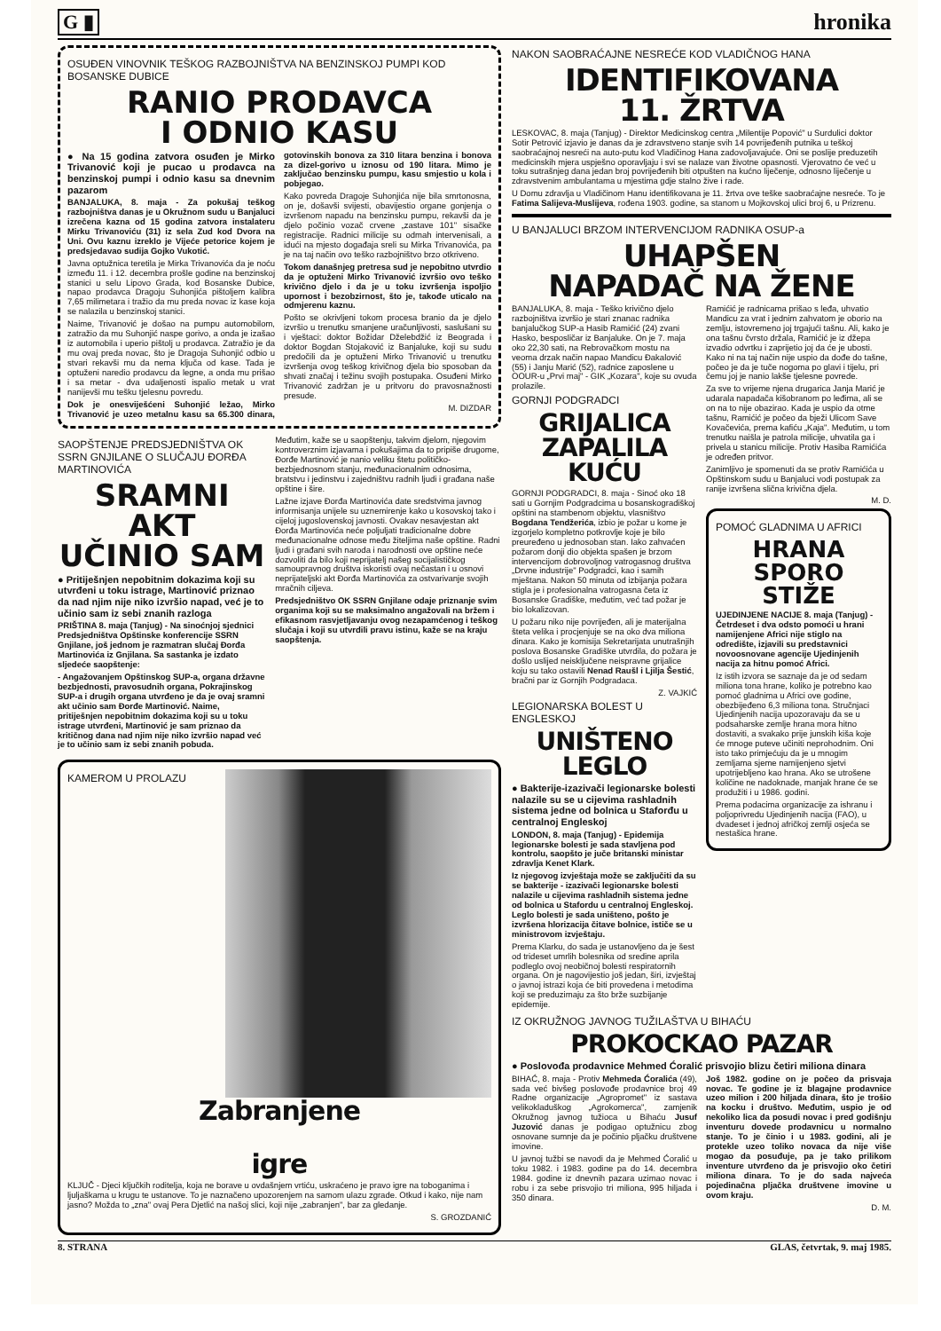G ▮ hronika
OSUĐEN VINOVNIK TEŠKOG RAZBOJNIŠTVA NA BENZINSKOJ PUMPI KOD BOSANSKE DUBICE
RANIO PRODAVCA
I ODNIO KASU
● Na 15 godina zatvora osuđen je Mirko Trivanović koji je pucao u prodavca na benzinskoj pumpi i odnio kasu sa dnevnim pazarom
BANJALUKA, 8. maja - Za pokušaj teškog razbojništva danas je u Okružnom sudu u Banjaluci izrečena kazna od 15 godina zatvora instalateru Mirku Trivanoviću (31) iz sela Zud kod Dvora na Uni. Ovu kaznu izreklo je Vijeće petorice kojem je predsjedavao sudija Gojko Vukotić.
Javna optužnica teretila je Mirka Trivanovića da je noću između 11. i 12. decembra prošle godine na benzinskoj stanici u selu Lipovo Grada, kod Bosanske Dubice, napao prodavca Dragoju Suhonjića pištoljem kalibra 7,65 milimetara i tražio da mu preda novac iz kase koja se nalazila u benzinskoj stanici.
Naime, Trivanović je došao na pumpu automobilom, zatražio da mu Suhonjić naspe gorivo, a onda je izašao iz automobila i uperio pištolj u prodavca. Zatražio je da mu ovaj preda novac, što je Dragoja Suhonjić odbio u stvari rekavši mu da nema ključa od kase. Tada je optuženi naredio prodavcu da legne, a onda mu prišao i sa metar - dva udaljenosti ispalio metak u vrat nanijevši mu tešku tjelesnu povredu.
Dok je onesviješćeni Suhonjić ležao, Mirko Trivanović je uzeo metalnu kasu sa 65.300 dinara, gotovinskih bonova za 310 litara benzina i bonova za dizel-gorivo u iznosu od 190 litara. Mimo je zaključao benzinsku pumpu, kasu smjestio u kola i pobjegao.
Kako povreda Dragoje Suhonjića nije bila smrtonosna, on je, došavši svijesti, obavijestio organe gonjenja o izvršenom napadu na benzinsku pumpu, rekavši da je djelo počinio vozač crvene „zastave 101" sisačke registracije. Radnici milicije su odmah intervenisali, a idući na mjesto događaja sreli su Mirka Trivanovića, pa je na taj način ovo teško razbojništvo brzo otkriveno.
Tokom današnjeg pretresa sud je nepobitno utvrdio da je optuženi Mirko Trivanović izvršio ovo teško krivično djelo i da je u toku izvršenja ispoljio upornost i bezobzirnost, što je, takođe uticalo na odmjerenu kaznu.
Pošto se okrivljeni tokom procesa branio da je djelo izvršio u trenutku smanjene uračunljivosti, saslušani su i vještaci: doktor Božidar Dželebdžić iz Beograda i doktor Bogdan Stojaković iz Banjaluke, koji su sudu predočili da je optuženi Mirko Trivanović u trenutku izvršenja ovog teškog krivičnog djela bio sposoban da shvati značaj i težinu svojih postupaka. Osuđeni Mirko Trivanović zadržan je u pritvoru do pravosnažnosti presude.
M. DIZDAR
SAOPŠTENJE PREDSJEDNIŠTVA OK SSRN GNJILANE O SLUČAJU ĐORĐA MARTINOVIĆA
SRAMNI AKT
UČINIO SAM
● Pritiješnjen nepobitnim dokazima koji su utvrđeni u toku istrage, Martinović priznao da nad njim nije niko izvršio napad, već je to učinio sam iz sebi znanih razloga
PRIŠTINA 8. maja (Tanjug) - Na sinoćnjoj sjednici Predsjedništva Opštinske konferencije SSRN Gnjilane, još jednom je razmatran slučaj Đorđa Martinovića iz Gnjilana. Sa sastanka je izdato sljedeće saopštenje:
- Angažovanjem Opštinskog SUP-a, organa državne bezbjednosti, pravosudnih organa, Pokrajinskog SUP-a i drugih organa utvrđeno je da je ovaj sramni akt učinio sam Đorđe Martinović. Naime, pritiješnjen nepobitnim dokazima koji su u toku istrage utvrđeni, Martinović je sam priznao da kritičnog dana nad njim nije niko izvršio napad već je to učinio sam iz sebi znanih pobuda.
Međutim, kaže se u saopštenju, takvim djelom, njegovim kontroverznim izjavama i pokušajima da to pripiše drugome, Đorđe Martinović je nanio veliku štetu političko-bezbjednosnom stanju, međunacionalnim odnosima, bratstvu i jedinstvu i zajedništvu radnih ljudi i građana naše opštine i šire.
Lažne izjave Đorđa Martinovića date sredstvima javnog informisanja unijele su uznemirenje kako u kosovskoj tako i cijeloj jugoslovenskoj javnosti. Ovakav nesavjestan akt Đorđa Martinovića neće poljuljati tradicionalne dobre međunacionalne odnose među žiteljima naše opštine. Radni ljudi i građani svih naroda i narodnosti ove opštine neće dozvoliti da bilo koji neprijatelj našeg socijalističkog samoupravnog društva iskoristi ovaj nečastan i u osnovi neprijateljski akt Đorđa Martinovića za ostvarivanje svojih mračnih ciljeva.
Predsjedništvo OK SSRN Gnjilane odaje priznanje svim organima koji su se maksimalno angažovali na bržem i efikasnom rasvjetljavanju ovog nezapamćenog i teškog slučaja i koji su utvrdili pravu istinu, kaže se na kraju saopštenja.
KAMEROM U PROLAZU
Zabranjene
igre
KLJUČ - Djeci ključkih roditelja, koja ne borave u ovdašnjem vrtiću, uskraćeno je pravo igre na toboganima i ljuljaškama u krugu te ustanove. To je naznačeno upozorenjem na samom ulazu zgrade. Otkud i kako, nije nam jasno? Možda to „zna" ovaj Pera Djetlić na našoj slici, koji nije „zabranjen", bar za gledanje.
S. GROZDANIĆ
NAKON SAOBRAĆAJNE NESREĆE KOD VLADIČNOG HANA
IDENTIFIKOVANA
11. ŽRTVA
LESKOVAC, 8. maja (Tanjug) - Direktor Medicinskog centra „Milentije Popović" u Surdulici doktor Sotir Petrović izjavio je danas da je zdravstveno stanje svih 14 povrijeđenih putnika u teškoj saobraćajnoj nesreći na auto-putu kod Vladičinog Hana zadovoljavajuće. Oni se poslije preduzetih medicinskih mjera uspješno oporavljaju i svi se nalaze van životne opasnosti. Vjerovatno će već u toku sutrašnjeg dana jedan broj povrijeđenih biti otpušten na kućno liječenje, odnosno liječenje u zdravstvenim ambulantama u mjestima gdje stalno žive i rade.
U Domu zdravlja u Vladičinom Hanu identifikovana je 11. žrtva ove teške saobraćajne nesreće. To je Fatima Salijeva-Muslijeva, rođena 1903. godine, sa stanom u Mojkovskoj ulici broj 6, u Prizrenu.
U BANJALUCI BRZOM INTERVENCIJOM RADNIKA OSUP-a
UHAPŠEN
NAPADAČ NA ŽENE
BANJALUKA, 8. maja - Teško krivično djelo razbojništva izvršio je stari znanac radnika banjalučkog SUP-a Hasib Ramićić (24) zvani Hasko, besposličar iz Banjaluke. On je 7. maja oko 22,30 sati, na Rebrovačkom mostu na veoma drzak način napao Mandicu Đakalović (55) i Janju Marić (52), radnice zaposlene u OOUR-u „Prvi maj" - GIK „Kozara", koje su ovuda prolazile.
GORNJI PODGRADCI
GRIJALICA ZAPALILA KUĆU
GORNJI PODGRADCI, 8. maja - Sinoć oko 18 sati u Gornjim Podgradcima u bosanskogradiškoj opštini na stambenom objektu, vlasništvo Bogdana Tendžerića, izbio je požar u kome je izgorjelo kompletno potkrovlje koje je bilo preuređeno u jednosoban stan. Iako zahvaćen požarom donji dio objekta spašen je brzom intervencijom dobrovoljnog vatrogasnog društva „Drvne industrije" Podgradci, kao i samih mještana. Nakon 50 minuta od izbijanja požara stigla je i profesionalna vatrogasna četa iz Bosanske Gradiške, međutim, već tad požar je bio lokalizovan.
U požaru niko nije povrijeđen, ali je materijalna šteta velika i procjenjuje se na oko dva miliona dinara. Kako je komisija Sekretarijata unutrašnjih poslova Bosanske Gradiške utvrdila, do požara je došlo uslijed neisključene neispravne grijalice koju su tako ostavili Nenad Raušl i Ljilja Šestić, bračni par iz Gornjih Podgradaca.
Z. VAJKIĆ
LEGIONARSKA BOLEST U ENGLESKOJ
UNIŠTENO LEGLO
● Bakterije-izazivači legionarske bolesti nalazile su se u cijevima rashladnih sistema jedne od bolnica u Staforđu u centralnoj Engleskoj
LONDON, 8. maja (Tanjug) - Epidemija legionarske bolesti je sada stavljena pod kontrolu, saopšto je juče britanski ministar zdravlja Kenet Klark.
Iz njegovog izvještaja može se zaključiti da su se bakterije - izazivači legionarske bolesti nalazile u cijevima rashladnih sistema jedne od bolnica u Stafordu u centralnoj Engleskoj. Leglo bolesti je sada uništeno, pošto je izvršena hlorizacija čitave bolnice, ističe se u ministrovom izvještaju.
Prema Klarku, do sada je ustanovljeno da je šest od trideset umrlih bolesnika od sredine aprila podleglo ovoj neobičnoj bolesti respiratornih organa. On je nagovijestio još jedan, širi, izvještaj o javnoj istrazi koja će biti provedena i metodima koji se preduzimaju za što brže suzbijanje epidemije.
Ramićić je radnicama prišao s leđa, uhvatio Mandicu za vrat i jednim zahvatom je oborio na zemlju, istovremeno joj trgajući tašnu. Ali, kako je ona tašnu čvrsto držala, Ramićić je iz džepa izvadio odvrtku i zaprijetio joj da će je ubosti. Kako ni na taj način nije uspio da dođe do tašne, počeo je da je tuče nogoma po glavi i tijelu, pri čemu joj je nanio lakše tjelesne povrede.
Za sve to vrijeme njena drugarica Janja Marić je udarala napadača kišobranom po leđima, ali se on na to nije obazirao. Kada je uspio da otme tašnu, Ramićić je počeo da bježi Ulicom Save Kovačevića, prema kafiću „Kaja". Međutim, u tom trenutku naišla je patrola milicije, uhvatila ga i privela u stanicu milicije. Protiv Hasiba Ramićića je određen pritvor.
Zanimljivo je spomenuti da se protiv Ramićića u Opštinskom sudu u Banjaluci vodi postupak za ranije izvršena slična krivična djela.
M. D.
POMOĆ GLADNIMA U AFRICI
HRANA SPORO STIŽE
UJEDINJENE NACIJE 8. maja (Tanjug) - Četrdeset i dva odsto pomoći u hrani namijenjene Africi nije stiglo na odredište, izjavili su predstavnici novoosnovane agencije Ujedinjenih nacija za hitnu pomoć Africi.
Iz istih izvora se saznaje da je od sedam miliona tona hrane, koliko je potrebno kao pomoć gladnima u Africi ove godine, obezbijeđeno 6,3 miliona tona. Stručnjaci Ujedinjenih nacija upozoravaju da se u podsaharske zemlje hrana mora hitno dostaviti, a svakako prije junskih kiša koje će mnoge puteve učiniti neprohodnim. Oni isto tako primjećuju da je u mnogim zemljama sjeme namijenjeno sjetvi upotrijebljeno kao hrana. Ako se utrošene količine ne nadoknade, manjak hrane će se produžiti i u 1986. godini.
Prema podacima organizacije za ishranu i poljoprivredu Ujedinjenih nacija (FAO), u dvadeset i jednoj afričkoj zemlji osjeća se nestašica hrane.
IZ OKRUŽNOG JAVNOG TUŽILAŠTVA U BIHAĆU
PROKOCKAO PAZAR
● Poslovođa prodavnice Mehmed Ćoralić prisvojio blizu četiri miliona dinara
BIHAĆ, 8. maja - Protiv Mehmeda Ćoralića (49), sada već bivšeg poslovođe prodavnice broj 49 Radne organizacije „Agropromet" iz sastava velikokladuškog „Agrokomerca", zamjenik Okružnog javnog tužioca u Bihaću Jusuf Juzović danas je podigao optužnicu zbog osnovane sumnje da je počinio pljačku društvene imovine.
U javnoj tužbi se navodi da je Mehmed Ćoralić u toku 1982. i 1983. godine pa do 14. decembra 1984. godine iz dnevnih pazara uzimao novac i robu i za sebe prisvojio tri miliona, 995 hiljada i 350 dinara.
Još 1982. godine on je počeo da prisvaja novac. Te godine je iz blagajne prodavnice uzeo milion i 200 hiljada dinara, što je trošio na kocku i društvo. Međutim, uspio je od nekoliko lica da posudi novac i pred godišnju inventuru dovede prodavnicu u normalno stanje. To je činio i u 1983. godini, ali je protekle uzeo toliko novaca da nije više mogao da posuđuje, pa je tako prilikom inventure utvrđeno da je prisvojio oko četiri miliona dinara. To je do sada najveća pojedinačna pljačka društvene imovine u ovom kraju.
D. M.
8. STRANA GLAS, četvrtak, 9. maj 1985.